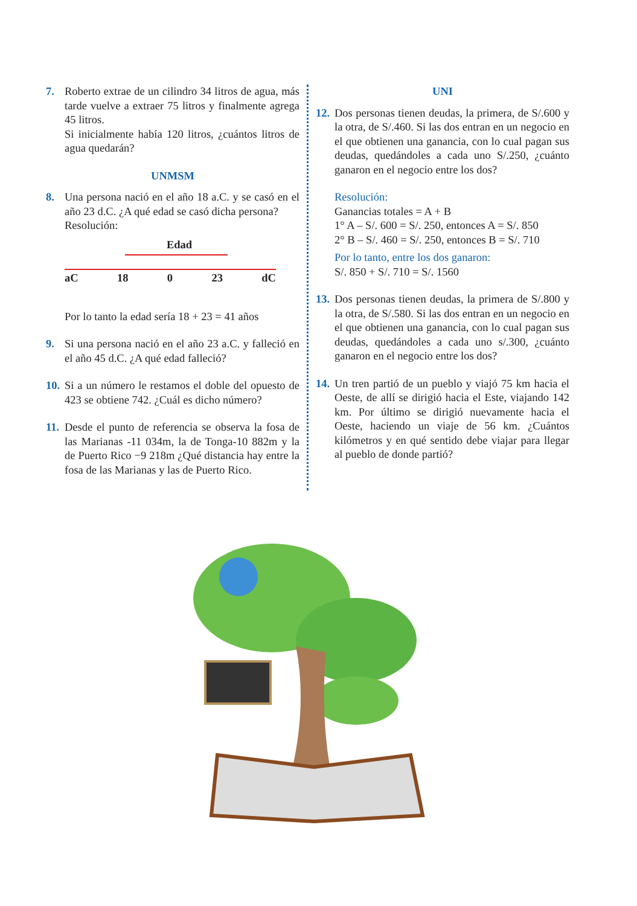7. Roberto extrae de un cilindro 34 litros de agua, más tarde vuelve a extraer 75 litros y finalmente agrega 45 litros.
Si inicialmente había 120 litros, ¿cuántos litros de agua quedarán?
UNMSM
8. Una persona nació en el año 18 a.C. y se casó en el año 23 d.C. ¿A qué edad se casó dicha persona?
Resolución:
Edad
aC 18 0 23 dC
Por lo tanto la edad sería 18 + 23 = 41 años
9. Si una persona nació en el año 23 a.C. y falleció en el año 45 d.C. ¿A qué edad falleció?
10.
Si a un número le restamos el doble del opuesto de 423 se obtiene 742. ¿Cuál es dicho número?
11.
Desde el punto de referencia se observa la fosa de las Marianas -11 034m, la de Tonga-10 882m y la de Puerto Rico −9 218m ¿Qué distancia hay entre la fosa de las Marianas y las de Puerto Rico.
UNI
12.
Dos personas tienen deudas, la primera, de S/.600 y la otra, de S/.460. Si las dos entran en un negocio en el que obtienen una ganancia, con lo cual pagan sus deudas, quedándoles a cada uno S/.250, ¿cuánto ganaron en el negocio entre los dos?
Resolución:
Ganancias totales = A + B
1° A – S/. 600 = S/. 250, entonces A = S/. 850
2° B – S/. 460 = S/. 250, entonces B = S/. 710
Por lo tanto, entre los dos ganaron:
S/. 850 + S/. 710 = S/. 1560
13.
Dos personas tienen deudas, la primera de S/.800 y la otra, de S/.580. Si las dos entran en un negocio en el que obtienen una ganancia, con lo cual pagan sus deudas, quedándoles a cada uno s/.300, ¿cuánto ganaron en el negocio entre los dos?
14.
Un tren partió de un pueblo y viajó 75 km hacia el Oeste, de allí se dirigió hacia el Este, viajando 142 km. Por último se dirigió nuevamente hacia el Oeste, haciendo un viaje de 56 km. ¿Cuántos kilómetros y en qué sentido debe viajar para llegar al pueblo de donde partió?